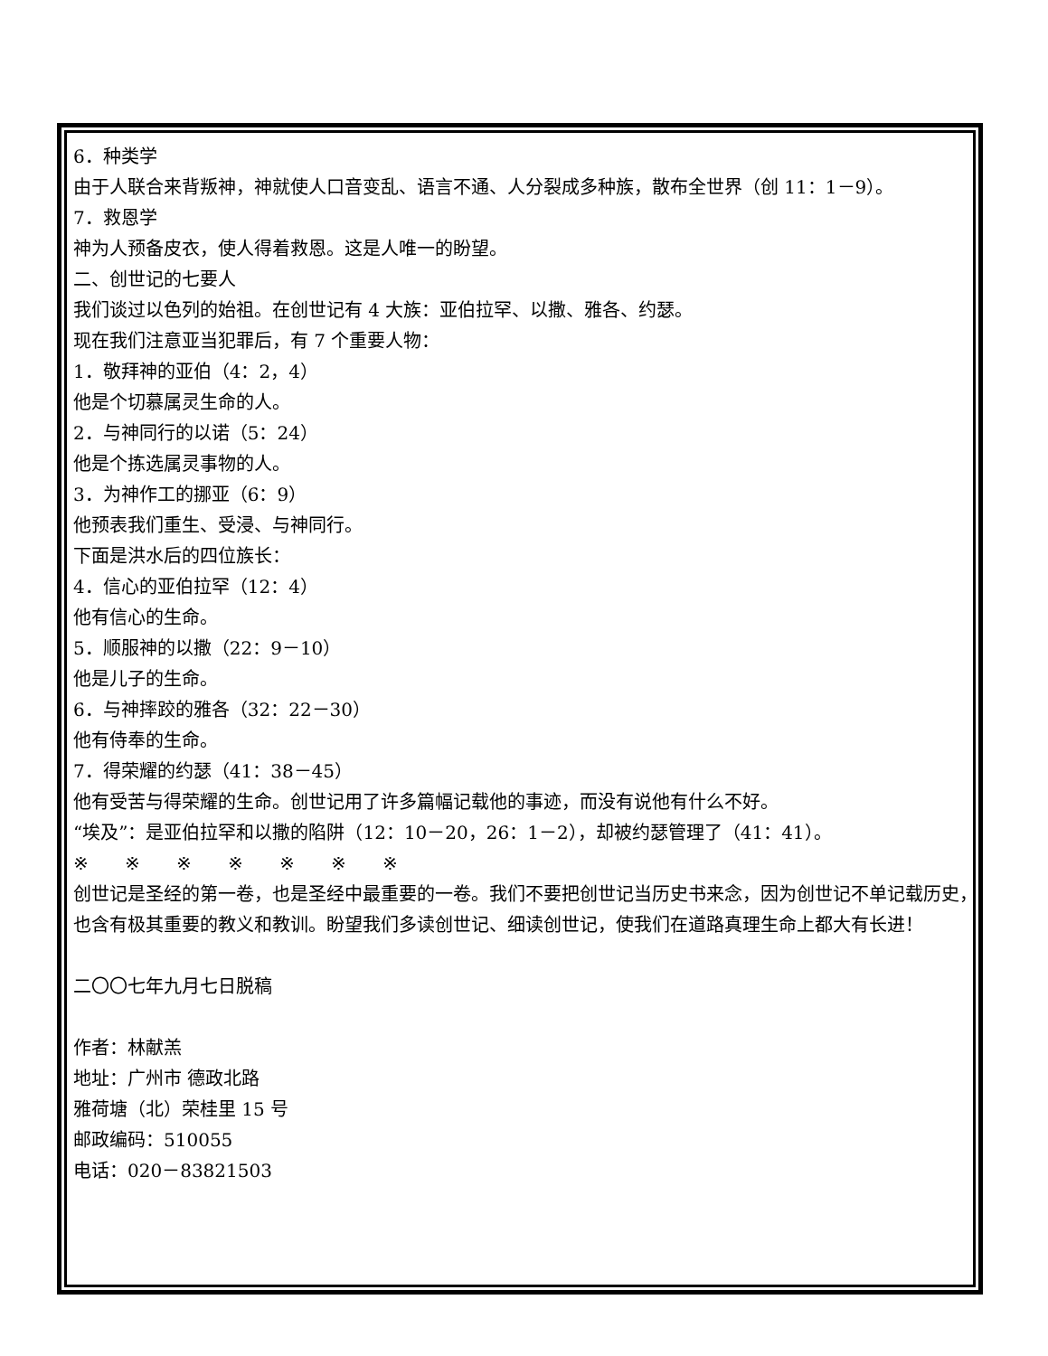6．种类学
由于人联合来背叛神，神就使人口音变乱、语言不通、人分裂成多种族，散布全世界（创 11：1－9）。
7．救恩学
神为人预备皮衣，使人得着救恩。这是人唯一的盼望。
二、创世记的七要人
我们谈过以色列的始祖。在创世记有 4 大族：亚伯拉罕、以撒、雅各、约瑟。
现在我们注意亚当犯罪后，有 7 个重要人物：
1．敬拜神的亚伯（4：2，4）
他是个切慕属灵生命的人。
2．与神同行的以诺（5：24）
他是个拣选属灵事物的人。
3．为神作工的挪亚（6：9）
他预表我们重生、受浸、与神同行。
下面是洪水后的四位族长：
4．信心的亚伯拉罕（12：4）
他有信心的生命。
5．顺服神的以撒（22：9－10）
他是儿子的生命。
6．与神摔跤的雅各（32：22－30）
他有侍奉的生命。
7．得荣耀的约瑟（41：38－45）
他有受苦与得荣耀的生命。创世记用了许多篇幅记载他的事迹，而没有说他有什么不好。
“埃及”：是亚伯拉罕和以撒的陷阱（12：10－20，26：1－2），却被约瑟管理了（41：41）。
※　　※　　※　　※　　※　　※　　※
创世记是圣经的第一卷，也是圣经中最重要的一卷。我们不要把创世记当历史书来念，因为创世记不单记载历史，也含有极其重要的教义和教训。盼望我们多读创世记、细读创世记，使我们在道路真理生命上都大有长进！
二〇〇七年九月七日脱稿
作者：林献羔
地址：广州市 德政北路
雅荷塘（北）荣桂里 15 号
邮政编码：510055
电话：020－83821503